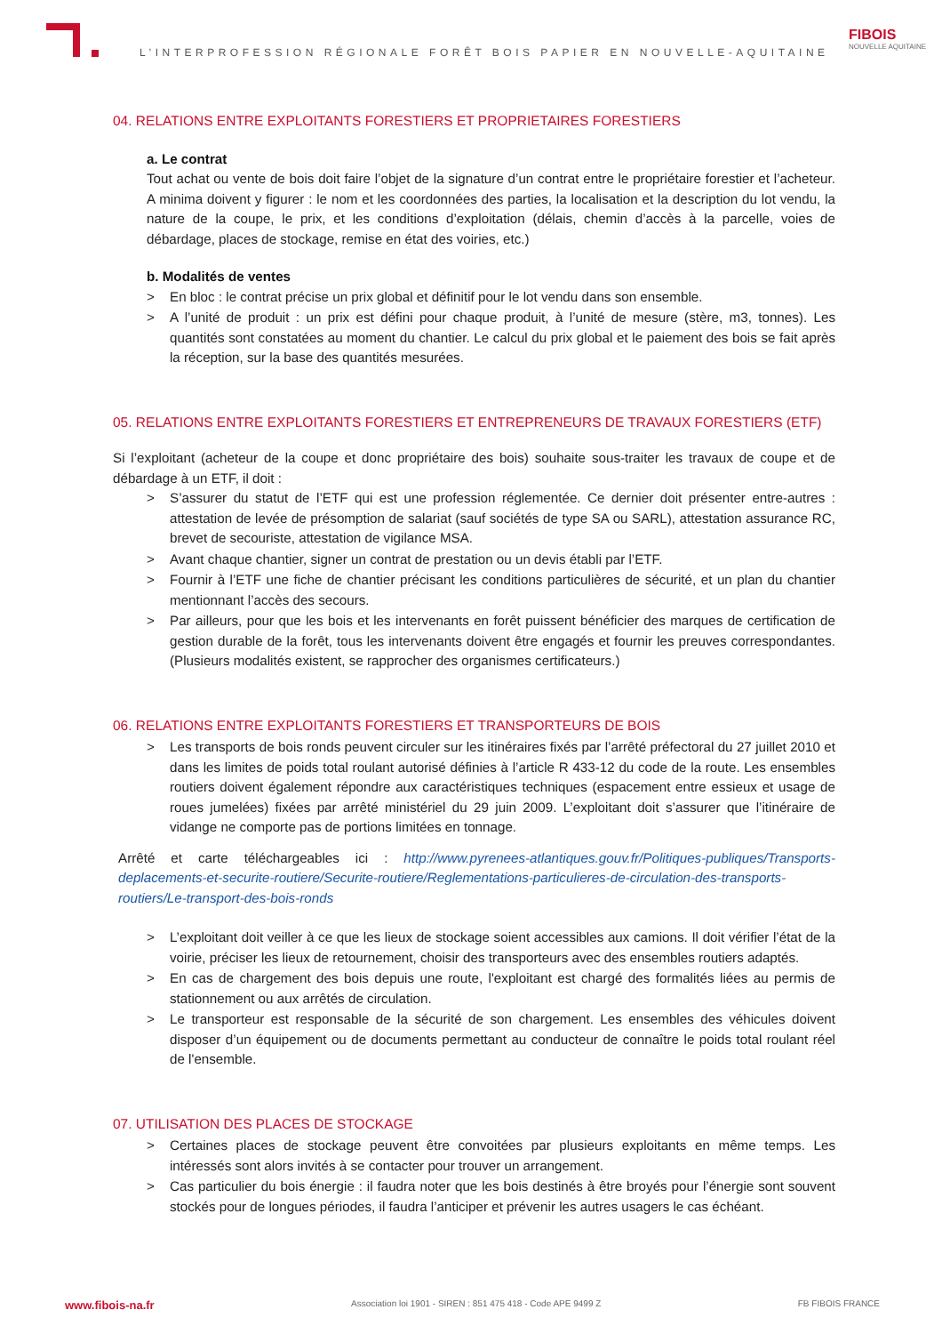L’INTERPROFESSION RÉGIONALE FORÊT BOIS PAPIER EN NOUVELLE-AQUITAINE
FIBOIS
NOUVELLE AQUITAINE
04. RELATIONS ENTRE EXPLOITANTS FORESTIERS ET PROPRIETAIRES FORESTIERS
a. Le contrat
Tout achat ou vente de bois doit faire l’objet de la signature d’un contrat entre le propriétaire forestier et l’acheteur. A minima doivent y figurer : le nom et les coordonnées des parties, la localisation et la description du lot vendu, la nature de la coupe, le prix, et les conditions d’exploitation (délais, chemin d’accès à la parcelle, voies de débardage, places de stockage, remise en état des voiries, etc.)
b. Modalités de ventes
> En bloc : le contrat précise un prix global et définitif pour le lot vendu dans son ensemble.
> A l’unité de produit : un prix est défini pour chaque produit, à l’unité de mesure (stère, m3, tonnes). Les quantités sont constatées au moment du chantier. Le calcul du prix global et le paiement des bois se fait après la réception, sur la base des quantités mesurées.
05. RELATIONS ENTRE EXPLOITANTS FORESTIERS ET ENTREPRENEURS DE TRAVAUX FORESTIERS (ETF)
Si l’exploitant (acheteur de la coupe et donc propriétaire des bois) souhaite sous-traiter les travaux de coupe et de débardage à un ETF, il doit :
> S’assurer du statut de l’ETF qui est une profession réglementée. Ce dernier doit présenter entre-autres : attestation de levée de présomption de salariat (sauf sociétés de type SA ou SARL), attestation assurance RC, brevet de secouriste, attestation de vigilance MSA.
> Avant chaque chantier, signer un contrat de prestation ou un devis établi par l’ETF.
> Fournir à l’ETF une fiche de chantier précisant les conditions particulières de sécurité, et un plan du chantier mentionnant l’accès des secours.
> Par ailleurs, pour que les bois et les intervenants en forêt puissent bénéficier des marques de certification de gestion durable de la forêt, tous les intervenants doivent être engagés et fournir les preuves correspondantes. (Plusieurs modalités existent, se rapprocher des organismes certificateurs.)
06. RELATIONS ENTRE EXPLOITANTS FORESTIERS ET TRANSPORTEURS DE BOIS
> Les transports de bois ronds peuvent circuler sur les itinéraires fixés par l’arrêté préfectoral du 27 juillet 2010 et dans les limites de poids total roulant autorisé définies à l’article R 433-12 du code de la route. Les ensembles routiers doivent également répondre aux caractéristiques techniques (espacement entre essieux et usage de roues jumelées) fixées par arrêté ministériel du 29 juin 2009. L’exploitant doit s’assurer que l’itinéraire de vidange ne comporte pas de portions limitées en tonnage.
Arrêté et carte téléchargeables ici : http://www.pyrenees-atlantiques.gouv.fr/Politiques-publiques/Transports-deplacements-et-securite-routiere/Securite-routiere/Reglementations-particulieres-de-circulation-des-transports-routiers/Le-transport-des-bois-ronds
> L’exploitant doit veiller à ce que les lieux de stockage soient accessibles aux camions. Il doit vérifier l’état de la voirie, préciser les lieux de retournement, choisir des transporteurs avec des ensembles routiers adaptés.
> En cas de chargement des bois depuis une route, l'exploitant est chargé des formalités liées au permis de stationnement ou aux arrêtés de circulation.
> Le transporteur est responsable de la sécurité de son chargement. Les ensembles des véhicules doivent disposer d’un équipement ou de documents permettant au conducteur de connaître le poids total roulant réel de l'ensemble.
07. UTILISATION DES PLACES DE STOCKAGE
> Certaines places de stockage peuvent être convoitées par plusieurs exploitants en même temps. Les intéressés sont alors invités à se contacter pour trouver un arrangement.
> Cas particulier du bois énergie : il faudra noter que les bois destinés à être broyés pour l’énergie sont souvent stockés pour de longues périodes, il faudra l’anticiper et prévenir les autres usagers le cas échéant.
www.fibois-na.fr Association loi 1901 - SIREN : 851 475 418 - Code APE 9499 Z FB FIBOIS FRANCE